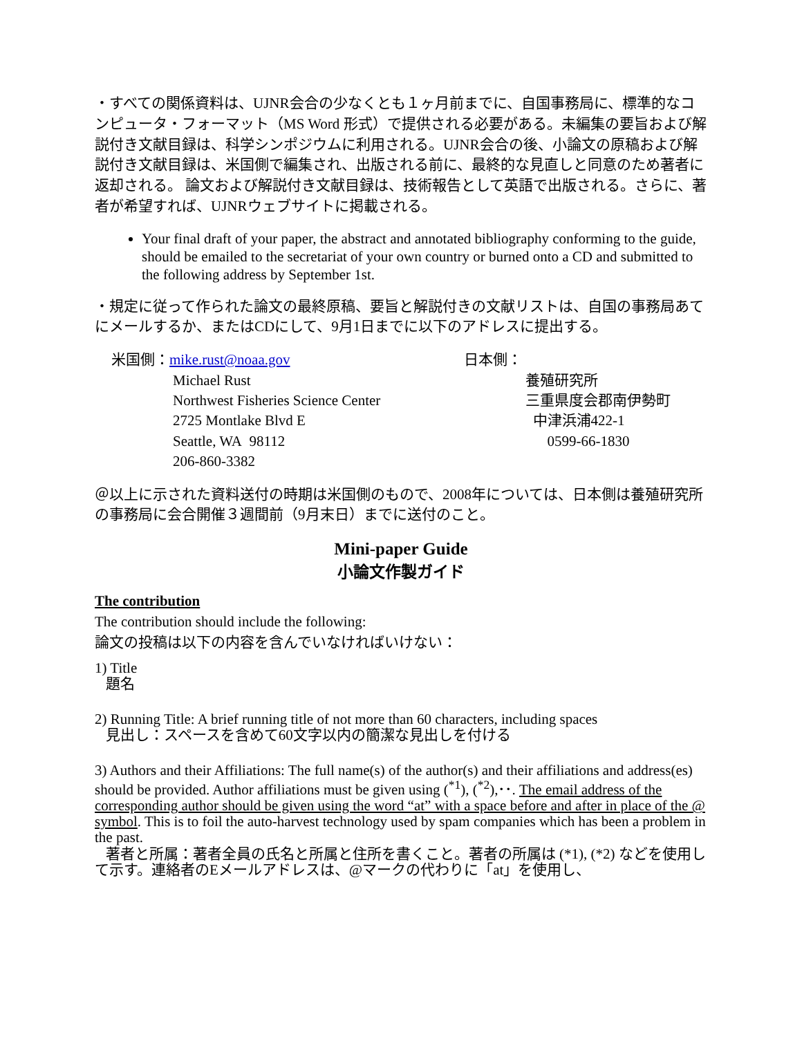・すべての関係資料は、UJNR会合の少なくとも１ヶ月前までに、自国事務局に、標準的なコンピュータ・フォーマット（MS Word 形式）で提供される必要がある。未編集の要旨および解説付き文献目録は、科学シンポジウムに利用される。UJNR会合の後、小論文の原稿および解説付き文献目録は、米国側で編集され、出版される前に、最終的な見直しと同意のため著者に返却される。 論文および解説付き文献目録は、技術報告として英語で出版される。さらに、著者が希望すれば、UJNRウェブサイトに掲載される。
Your final draft of your paper, the abstract and annotated bibliography conforming to the guide, should be emailed to the secretariat of your own country or burned onto a CD and submitted to the following address by September 1st.
・規定に従って作られた論文の最終原稿、要旨と解説付きの文献リストは、自国の事務局あてにメールするか、またはCDにして、9月1日までに以下のアドレスに提出する。
米国側：mike.rust@noaa.gov
Michael Rust
Northwest Fisheries Science Center
2725 Montlake Blvd E
Seattle, WA 98112
206-860-3382
日本側：
養殖研究所
三重県度会郡南伊勢町
中津浜浦422-1
0599-66-1830
＠以上に示された資料送付の時期は米国側のもので、2008年については、日本側は養殖研究所の事務局に会合開催３週間前（9月末日）までに送付のこと。
Mini-paper Guide
小論文作製ガイド
The contribution
The contribution should include the following:
論文の投稿は以下の内容を含んでいなければいけない：
1) Title
題名
2) Running Title: A brief running title of not more than 60 characters, including spaces
見出し：スペースを含めて60文字以内の簡潔な見出しを付ける
3) Authors and their Affiliations: The full name(s) of the author(s) and their affiliations and address(es) should be provided. Author affiliations must be given using (<sup>*1</sup>), (<sup>*2</sup>),･･. The email address of the corresponding author should be given using the word “at” with a space before and after in place of the @ symbol. This is to foil the auto-harvest technology used by spam companies which has been a problem in the past.
著者と所属：著者全員の氏名と所属と住所を書くこと。著者の所属は (*1), (*2) などを使用して示す。連絡者のEメールアドレスは、@マークの代わりに「at」を使用し、